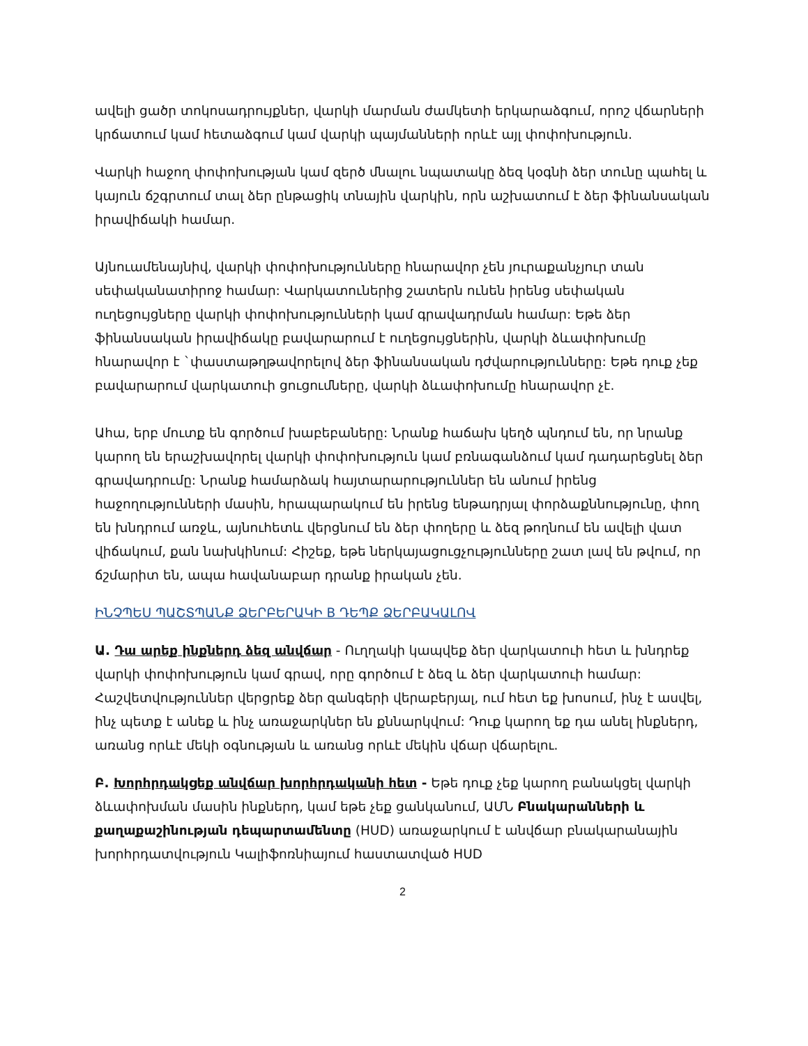ավելի ցածր տոկոսադրույքներ, վարկի մարման ժամկետի երկարաձգում, որոշ վճարների կրճատում կամ հետաձգում կամ վարկի պայմանների որևէ այլ փոփոխություն.
Վարկի հաջող փոփոխության կամ զերծ մնալու նպատակը ձեզ կօգնի ձեր տունը պահել և կայուն ճշգրտում տալ ձեր ընթացիկ տնային վարկին, որն աշխատում է ձեր ֆինանսական իրավիճակի համար.
Այնուամենայնիվ, վարկի փոփոխությունները հնարավոր չեն յուրաքանչյուր տան սեփականատիրոջ համար: Վարկատուներից շատերն ունեն իրենց սեփական ուղեցույցները վարկի փոփոխությունների կամ գրավադրման համար: Եթե ձեր ֆինանսական իրավիճակը բավարարում է ուղեցույցներին, վարկի ձևափոխումը հնարավոր է `փաստաթղթավորելով ձեր ֆինանսական դժվարությունները: Եթե դուք չեք բավարարում վարկատուի ցուցումները, վարկի ձևափոխումը հնարավոր չէ.
Ահա, երբ մուտք են գործում խաբեբաները: Նրանք հաճախ կեղծ պնդում են, որ նրանք կարող են երաշխավորել վարկի փոփոխություն կամ բռնագանձում կամ դադարեցնել ձեր գրավադրումը: Նրանք համարձակ հայտարարություններ են անում իրենց հաջողությունների մասին, հրապարակում են իրենց ենթադրյալ փորձաքննությունը, փող են խնդրում առջև, այնուհետև վերցնում են ձեր փողերը և ձեզ թողնում են ավելի վատ վիճակում, քան նախկինում: Հիշեք, եթե ներկայացուցչությունները շատ լավ են թվում, որ ճշմարիտ են, ապա հավանաբար դրանք իրական չեն.
ԻՆՉՊԵՍ ՊԱՇՏՊԱՆՔ ՁԵՐԲԵՐԱԿԻ B ԴԵՊՔ ՁԵՐԲԱԿԱԼՈՎ
Ա. Դա արեք ինքներդ ձեզ անվճար - Ուղղակի կապվեք ձեր վարկատուի հետ և խնդրեք վարկի փոփոխություն կամ գրավ, որը գործում է ձեզ և ձեր վարկատուի համար: Հաշվետվություններ վերցրեք ձեր զանգերի վերաբերյալ, ում հետ եք խոսում, ինչ է ասվել, ինչ պետք է անեք և ինչ առաջարկներ են քննարկվում: Դուք կարող եք դա անել ինքներդ, առանց որևէ մեկի օգնության և առանց որևէ մեկին վճար վճարելու.
Բ. Խորհրդակցեք անվճար խորհրդականի հետ - Եթե դուք չեք կարող բանակցել վարկի ձևափոխման մասին ինքներդ, կամ եթե չեք ցանկանում, ԱՄՆ Բնակարանների և քաղաքաշինության դեպարտամենտը (HUD) առաջարկում է անվճար բնակարանային խորհրդատվություն Կալիֆոռնիայում հաստատված HUD
2